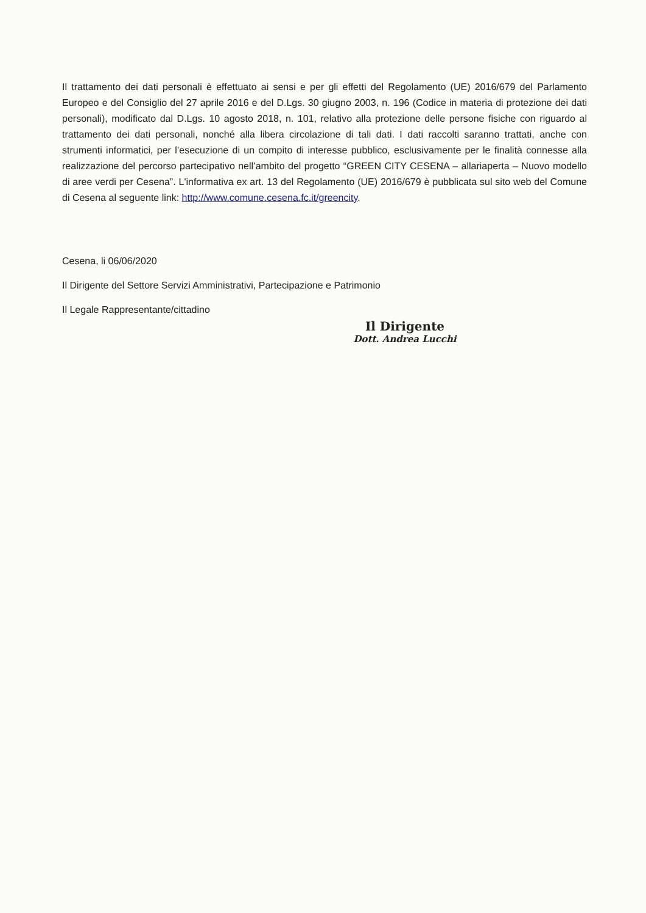Il trattamento dei dati personali è effettuato ai sensi e per gli effetti del Regolamento (UE) 2016/679 del Parlamento Europeo e del Consiglio del 27 aprile 2016 e del D.Lgs. 30 giugno 2003, n. 196 (Codice in materia di protezione dei dati personali), modificato dal D.Lgs. 10 agosto 2018, n. 101, relativo alla protezione delle persone fisiche con riguardo al trattamento dei dati personali, nonché alla libera circolazione di tali dati. I dati raccolti saranno trattati, anche con strumenti informatici, per l’esecuzione di un compito di interesse pubblico, esclusivamente per le finalità connesse alla realizzazione del percorso partecipativo nell’ambito del progetto “GREEN CITY CESENA – allariaperta – Nuovo modello di aree verdi per Cesena”. L'informativa ex art. 13 del Regolamento (UE) 2016/679 è pubblicata sul sito web del Comune di Cesena al seguente link: http://www.comune.cesena.fc.it/greencity.
Cesena, li 06/06/2020
Il Dirigente del Settore Servizi Amministrativi, Partecipazione e Patrimonio
Il Legale Rappresentante/cittadino
Il Dirigente
Dott. Andrea Lucchi